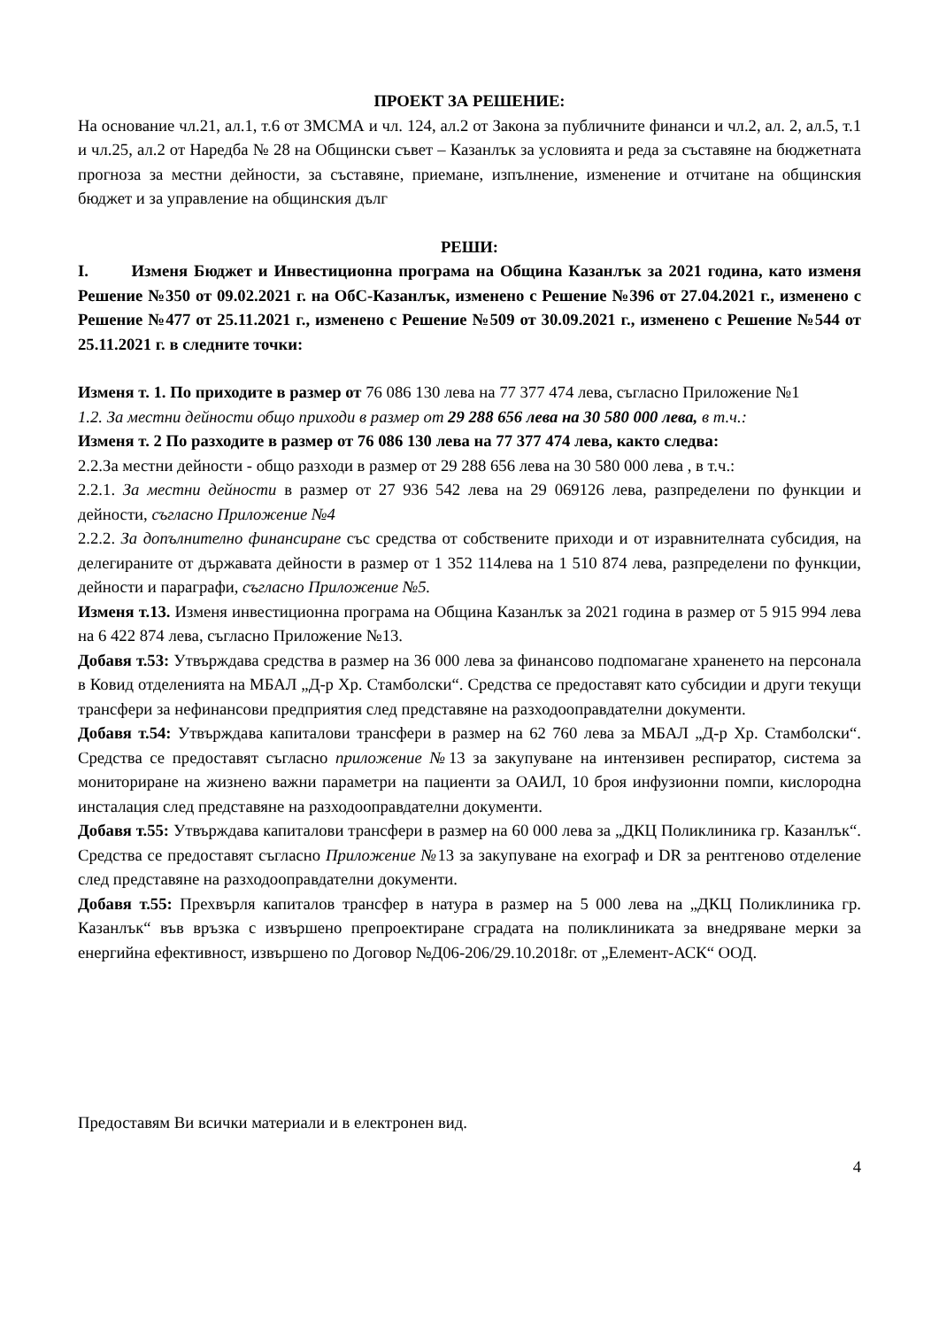ПРОЕКТ ЗА РЕШЕНИЕ:
На основание чл.21, ал.1, т.6 от ЗМСМА и чл. 124, ал.2 от Закона за публичните финанси и чл.2, ал. 2, ал.5, т.1 и чл.25, ал.2 от Наредба № 28 на Общински съвет – Казанлък за условията и реда за съставяне на бюджетната прогноза за местни дейности, за съставяне, приемане, изпълнение, изменение и отчитане на общинския бюджет и за управление на общинския дълг
РЕШИ:
I. Изменя Бюджет и Инвестиционна програма на Община Казанлък за 2021 година, като изменя Решение №350 от 09.02.2021 г. на ОбС-Казанлък, изменено с Решение №396 от 27.04.2021 г., изменено с Решение №477 от 25.11.2021 г., изменено с Решение №509 от 30.09.2021 г., изменено с Решение №544 от 25.11.2021 г. в следните точки:
Изменя т. 1. По приходите в размер от 76 086 130 лева на 77 377 474 лева, съгласно Приложение №1
1.2. За местни дейности общо приходи в размер от 29 288 656 лева на 30 580 000 лева, в т.ч.:
Изменя т. 2 По разходите в размер от 76 086 130 лева на 77 377 474 лева, както следва:
2.2.За местни дейности - общо разходи в размер от 29 288 656 лева на 30 580 000 лева , в т.ч.:
2.2.1. За местни дейности в размер от 27 936 542 лева на 29 069126 лева, разпределени по функции и дейности, съгласно Приложение №4
2.2.2. За допълнително финансиране със средства от собствените приходи и от изравнителната субсидия, на делегираните от държавата дейности в размер от 1 352 114лева на 1 510 874 лева, разпределени по функции, дейности и параграфи, съгласно Приложение №5.
Изменя т.13. Изменя инвестиционна програма на Община Казанлък за 2021 година в размер от 5 915 994 лева на 6 422 874 лева, съгласно Приложение №13.
Добавя т.53: Утвърждава средства в размер на 36 000 лева за финансово подпомагане храненето на персонала в Ковид отделенията на МБАЛ „Д-р Хр. Стамболски“. Средства се предоставят като субсидии и други текущи трансфери за нефинансови предприятия след представяне на разходооправдателни документи.
Добавя т.54: Утвърждава капиталови трансфери в размер на 62 760 лева за МБАЛ „Д-р Хр. Стамболски“. Средства се предоставят съгласно приложение №13 за закупуване на интензивен респиратор, система за мониториране на жизнено важни параметри на пациенти за ОАИЛ, 10 броя инфузионни помпи, кислородна инсталация след представяне на разходооправдателни документи.
Добавя т.55: Утвърждава капиталови трансфери в размер на 60 000 лева за „ДКЦ Поликлиника гр. Казанлък“. Средства се предоставят съгласно Приложение №13 за закупуване на ехограф и DR за рентгеново отделение след представяне на разходооправдателни документи.
Добавя т.55: Прехвърля капиталов трансфер в натура в размер на 5 000 лева на „ДКЦ Поликлиника гр. Казанлък“ във връзка с извършено препроектиране сградата на поликлиниката за внедряване мерки за енергийна ефективност, извършено по Договор №Д06-206/29.10.2018г. от „Елемент-АСК“ ООД.
Предоставям Ви всички материали и в електронен вид.
4